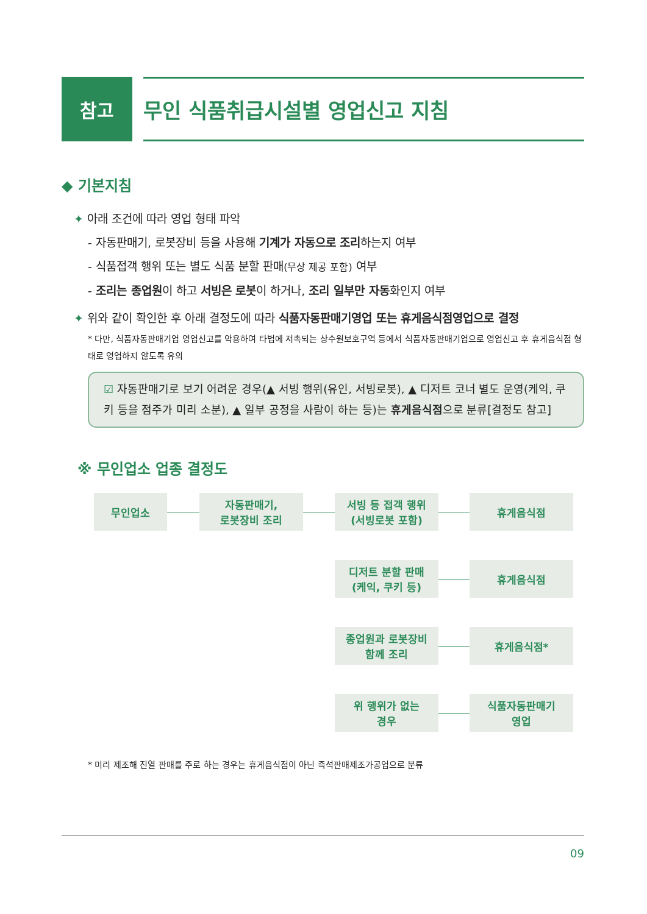참고 무인 식품취급시설별 영업신고 지침
◆ 기본지침
✦ 아래 조건에 따라 영업 형태 파악
- 자동판매기, 로봇장비 등을 사용해 기계가 자동으로 조리하는지 여부
- 식품접객 행위 또는 별도 식품 분할 판매(무상 제공 포함) 여부
- 조리는 종업원이 하고 서빙은 로봇이 하거나, 조리 일부만 자동화인지 여부
✦ 위와 같이 확인한 후 아래 결정도에 따라 식품자동판매기영업 또는 휴게음식점영업으로 결정
* 다만, 식품자동판매기업 영업신고를 악용하여 타법에 저촉되는 상수원보호구역 등에서 식품자동판매기업으로 영업신고 후 휴게음식점 형태로 영업하지 않도록 유의
☑ 자동판매기로 보기 어려운 경우(▲ 서빙 행위(유인, 서빙로봇), ▲ 디저트 코너 별도 운영(케익, 쿠키 등을 점주가 미리 소분), ▲ 일부 공정을 사람이 하는 등)는 휴게음식점으로 분류[결정도 참고]
※ 무인업소 업종 결정도
무인업소
자동판매기,
로봇장비 조리
서빙 등 접객 행위
(서빙로봇 포함)
휴게음식점
디저트 분할 판매
(케익, 쿠키 등)
휴게음식점
종업원과 로봇장비
함께 조리
휴게음식점*
위 행위가 없는
경우
식품자동판매기
영업
* 미리 제조해 진열 판매를 주로 하는 경우는 휴게음식점이 아닌 즉석판매제조가공업으로 분류
09